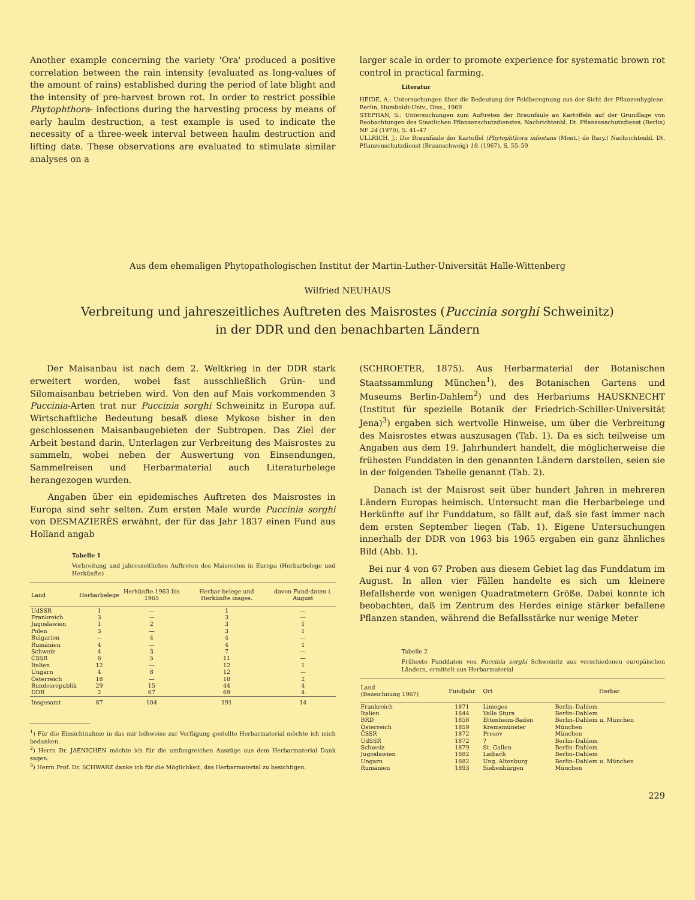Another example concerning the variety 'Ora' produced a positive correlation between the rain intensity (evaluated as long-values of the amount of rains) established during the period of late blight and the intensity of pre-harvest brown rot. In order to restrict possible Phytophthora- infections during the harvesting process by means of early haulm destruction, a test example is used to indicate the necessity of a three-week interval between haulm destruction and lifting date. These observations are evaluated to stimulate similar analyses on a
larger scale in order to promote experience for systematic brown rot control in practical farming.
Literatur
HEIDE, A.: Untersuchungen über die Bedeutung der Feldberegnung aus der Sicht der Pflanzenhygiene. Berlin, Humboldt-Univ., Diss., 1969
STEPHAN, S.: Untersuchungen zum Auftreten der Braunfäule an Kartoffeln auf der Grundlage von Beobachtungen des Staatlichen Pflanzenschutzdienstes. Nachrichtenbl. Dt. Pflanzenschutzdienst (Berlin) NF 24 (1970), S. 41–47
ULLRICH, J.: Die Braunfäule der Kartoffel (Phytophthora infestans (Mont.) de Bary.) Nachrichtenbl. Dt. Pflanzenschutzdienst (Braunschweig) 19, (1967), S. 55–59
Aus dem ehemaligen Phytopathologischen Institut der Martin-Luther-Universität Halle-Wittenberg
Wilfried NEUHAUS
Verbreitung und jahreszeitliches Auftreten des Maisrostes (Puccinia sorghi Schweinitz)
in der DDR und den benachbarten Ländern
Der Maisanbau ist nach dem 2. Weltkrieg in der DDR stark erweitert worden, wobei fast ausschließlich Grün- und Silomaisanbau betrieben wird. Von den auf Mais vorkommenden 3 Puccinia-Arten trat nur Puccinia sorghi Schweinitz in Europa auf. Wirtschaftliche Bedeutung besaß diese Mykose bisher in den geschlossenen Maisanbaugebieten der Subtropen. Das Ziel der Arbeit bestand darin, Unterlagen zur Verbreitung des Maisrostes zu sammeln, wobei neben der Auswertung von Einsendungen, Sammelreisen und Herbarmaterial auch Literaturbelege herangezogen wurden.
Angaben über ein epidemisches Auftreten des Maisrostes in Europa sind sehr selten. Zum ersten Male wurde Puccinia sorghi von DESMAZIERÈS erwähnt, der für das Jahr 1837 einen Fund aus Holland angab
Tabelle 1
Verbreitung und jahreszeitliches Auftreten des Maisrostes in Europa (Herbarbelege und Herkünfte)
| Land | Herbarbelege | Herkünfte 1963 bis 1965 | Herbar-belege und Herkünfte insges. | davon Fund-daten i. August |
| --- | --- | --- | --- | --- |
| UdSSR | 1 | — | 1 | — |
| Frankreich | 3 | — | 3 | — |
| Jugoslawien | 1 | 2 | 3 | 1 |
| Polen | 3 | — | 3 | 1 |
| Bulgarien | — | 4 | 4 | — |
| Rumänien | 4 | — | 4 | 1 |
| Schweiz | 4 | 3 | 7 | — |
| ČSSR | 6 | 5 | 11 | — |
| Italien | 12 | — | 12 | 1 |
| Ungarn | 4 | 8 | 12 | — |
| Österreich | 18 | — | 18 | 2 |
| Bundesrepublik | 29 | 15 | 44 | 4 |
| DDR | 2 | 67 | 69 | 4 |
| Insgesamt | 87 | 104 | 191 | 14 |
<sup>1</sup>) Für die Einsichtnahme in das mir leihweise zur Verfügung gestellte Herbarmaterial möchte ich mich bedanken.
<sup>2</sup>) Herrn Dr. JAENICHEN möchte ich für die umfangreichen Auszüge aus dem Herbarmaterial Dank sagen.
<sup>3</sup>) Herrn Prof. Dr. SCHWARZ danke ich für die Möglichkeit, das Herbarmaterial zu besichtigen.
(SCHROETER, 1875). Aus Herbarmaterial der Botanischen Staatssammlung München<sup>1</sup>), des Botanischen Gartens und Museums Berlin-Dahlem<sup>2</sup>) und des Herbariums HAUSKNECHT (Institut für spezielle Botanik der Friedrich-Schiller-Universität Jena)<sup>3</sup>) ergaben sich wertvolle Hinweise, um über die Verbreitung des Maisrostes etwas auszusagen (Tab. 1). Da es sich teilweise um Angaben aus dem 19. Jahrhundert handelt, die möglicherweise die frühesten Funddaten in den genannten Ländern darstellen, seien sie in der folgenden Tabelle genannt (Tab. 2).
Danach ist der Maisrost seit über hundert Jahren in mehreren Ländern Europas heimisch. Untersucht man die Herbarbelege und Herkünfte auf ihr Funddatum, so fällt auf, daß sie fast immer nach dem ersten September liegen (Tab. 1). Eigene Untersuchungen innerhalb der DDR von 1963 bis 1965 ergaben ein ganz ähnliches Bild (Abb. 1).
Bei nur 4 von 67 Proben aus diesem Gebiet lag das Funddatum im August. In allen vier Fällen handelte es sich um kleinere Befallsherde von wenigen Quadratmetern Größe. Dabei konnte ich beobachten, daß im Zentrum des Herdes einige stärker befallene Pflanzen standen, während die Befallsstärke nur wenige Meter
Tabelle 2
Früheste Funddaten von Puccinia sorghi Schweinitz aus verschiedenen europäischen Ländern, ermittelt aus Herbarmaterial
| Land (Bezeichnung 1967) | Fundjahr | Ort | Herbar |
| --- | --- | --- | --- |
| Frankreich | 1871 | Limoges | Berlin–Dahlem |
| Italien | 1844 | Valle Stura | Berlin–Dahlem |
| BRD | 1858 | Ettenheim-Baden | Berlin–Dahlem u. München |
| Österreich | 1859 | Kremsmünster | München |
| ČSSR | 1872 | Presov | München |
| UdSSR | 1872 | ? | Berlin–Dahlem |
| Schweiz | 1879 | St. Gallen | Berlin–Dahlem |
| Jugoslawien | 1882 | Laibach | Berlin–Dahlem |
| Ungarn | 1882 | Ung. Altenburg | Berlin–Dahlem u. München |
| Rumänien | 1893 | Siebenbürgen | München |
229